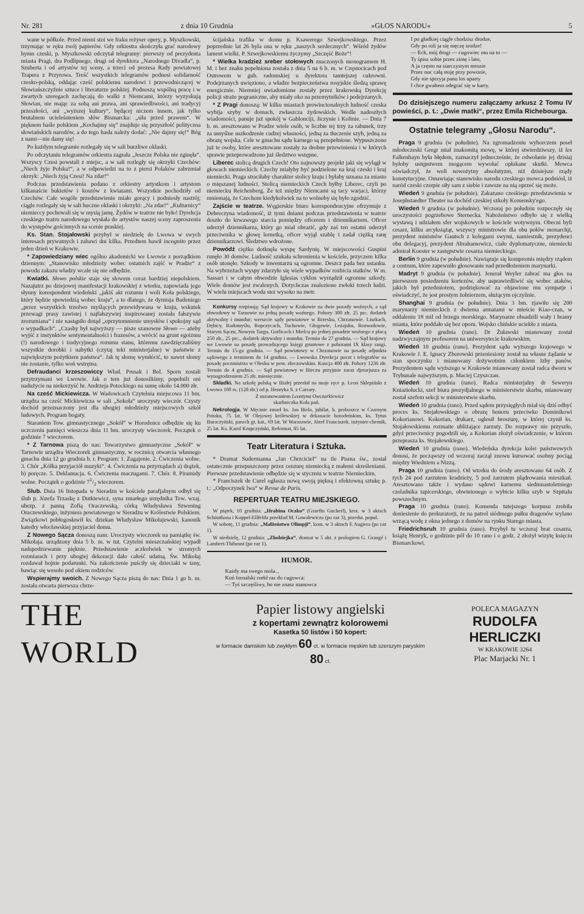Nr. 281 z dnia 10 Grudnia »GŁOS NARODU« 5
wane w półkole. Przed niemi stoi we fraku reżyser opery, p. Myszkowski, trzymając w ręku zwój papierów. Gdy orkiestra skończyła grać narodowy hymn czeski, p. Myszkowski odczytał telegramy: pierwszy od prezydenta miasta Pragi, dra Podlipnego, drugi od dyrektora „Narodnego Divadla“, p. Szuberta i od artystów tej sceny, a trzeci od prezesa Rady powiatowej Trapera z Przyrowa. Treść wszystkich telegramów podnosi solidarność czesko-polską, oddając cześć polskiemu narodowi i przewodniczącej w Słowiańszczyźnie sztuce i literaturze polskiej. Podnoszą wspólną pracę i w zwartych szeregach zachęcają do walki z Niemcami, którzy wyzyskują Słowian, nie mając za sobą ani prawa, ani sprawiedliwości, ani tradycyj przeszłości, ani „wyższej kultury“, będącej niczem innem, jak tylko brutalnem ucieleśnieniem słów Bismarcka: „siła przed prawem“. W pięknem haśle polskiem „Kochajmy się“ znajduje się przyszłość polityczna słowiańskich narodów, a do tego hasła należy dodać: „Nie dajmy się!“ Bóg z nami—nie damy się!
Po każdym telegramie rozlegały się w sali burzliwe oklaski.
Po odczytaniu telegramów orkiestra zagrała „Jeszcze Polska nie zginęła“. Wszyscy Czesi powstali z miejsc, a w sali rozległy się okrzyki Czechów: „Niech żyje Polska!“, a w odpowiedzi na to z piersi Polaków zabrzmiał okrzyk: „Niech żyją Czesi! Na zdar!“
Podczas przedstawienia podano z orkiestry artystkom i artystom kilkanaście bukietów i koszów z kwiatami. Wszystkie pochodziły od Czechów. Całe wogóle przedstawienie miało gorący i podniosły nastrój; ciągle rozlegały się w sali huczne oklaski i okrzyki: „Na zdar!“ „Kulturnicy“ niemieccy pochowali się w mysią jamę. Żydów w teatrze nie było! Dyrekcja czeskiego teatru narodowego wysłała do artystów naszej sceny zaproszenia do występów gościnnych na scenie praskiej.
Ks. Stan. Stojałowski przybył w niedzielę do Lwowa w swych interesach prywatnych i zabawi dni kilka. Przedtem bawił incognito przez jeden dzień w Krakowie.
* Zapowiedziany wiec ogólno akademicki we Lwowie z porządkiem dziennym: „Stanowisko młodzieży wobec ostatnich zajść w Pradze“ z powodu zakazu władzy wcale się nie odbędzie.
Kwiatki. Słowo polskie staje się słowem coraz bardziej niepolskiem. Nazajutrz po dziejowej manifestacji krakowskiej z wtorku, zapowiada jego słynny korespondent wiedeński „jakiś akt rozumu i woli Koła polskiego, który będzie spowiedzią wobec kraju“, a to dlatego, że dymisja Badeniego „przez wszystkich trzeźwo myślących przewidywana w kraju, wskutek przewagi prasy zawistej i najfałszywiej inspirowanej została fałszywie zrozumiana“ i nie nastąpiło dotąd „oprzytomnienie umysłów i spokojny sąd o wypadkach“. „Czasby był najwyższy — pisze szanowne Słowo — ażeby wyjść z instynktów sentymentalności i frazesów, a wrócić na grunt egoizmu (!) narodowego i tradycyjnego rozumu stanu, któremu zawdzięczaliśmy wszystkie dorobki i nabytki (czytaj teki ministerjalne) w państwie z największym pożytkiem państwa“. Jak tę słomę wymłócić, to nawet słomy nie zostanie, tylko woń wstrętna.
Defraudanci krzeszowiccy Wład. Prusak i Bol. Sporn zostali przytrzymani we Lwowie. Jak o tem już donosiliśmy, popełnili oni nadużycie na niekorzyść hr. Andrzeja Potockiego na sumę około 14.000 złr.
Na cześć Mickiewicza. W Wadowicach Czytelnia miejscowa 11 bm. urządza na cześć Mickiewicza w sali „Sokoła“ uroczysty wieczór. Czysty dochód przeznaczony jest dla ubogiej młodzieży miejscowych szkół ludowych. Program bogaty.
Staraniem Tow. gimnastycznego „Sokół“ w Horodence odbędzie się ku uczczeniu pamięci wieszcza dnia 11 bm. uroczysty wieczorek. Początek o godzinie 7 wieczorem.
* Z Tarnowa piszą do nas: Towarzystwo gimnastyczne „Sokół“ w Tarnowie urządza Wieczorek gimnastyczny, w rocznicę otwarcia własnego gmachu dnia 12 go grudnia b. r. Program: 1. Zagajenie. 2. Ćwiczenia wolne. 3. Chór „Kółka przyjaciół muzyki“. 4. Ćwiczenia na przyrządach a) drążek, b) poręcze. 5. Deklamacja. 6. Ćwiczenia maczugami. 7. Chór. 8. Piramidy wolne. Początek o godzinie 71/2 wieczorem.
Slub. Dnia 16 listopada w Sieradzu w kościele parafjalnym odbył się ślub p. Józefa Trzaskę z Dutkiewicz, syna zmarłego urzędnika Tow. wzaj. ubezp. z panną Zofią Oraczewską, córką Władysława Szwening Oraczewskiego, inżyniera powiatowego w Sieradzu w Królestwie Polskiem. Związkowi pobłogosławił ks. dziekan Władysław Mikołajewski, kanonik katedry włocławskiej przyjaciel domu.
Z Nowego Sącza donoszą nam: Uroczysty wieczorek na pamiątkę św. Mikołaja. urządzony dnia 5 b. m. w tut. Czytelni mieszczańskiej wypadł nadspodziewanie pięknie. Przedstawienie aczkolwiek w stromych rozmiarach i przy ubogiej dekoracji dało całość udatną. Św. Mikołaj rozdawał hojnie podarunki. Na zakończenie puściły się dzieciaki w tany, bawiąc się wesoło pod okiem rodziców.
Wspierajmy swoich. Z Nowego Sącza piszą do nas: Dnia 1 go b. m. została otwarta pierwsza chrze-
ścijańska trafika w domu p. Ksawerego Szwejkowskiego. Przez poprzednie lat 26 była ona w ręku „naszych serdecznych“. Wśród żydów lament wielki. P. Szwejkowskiemu życzymy „Szczęść Boże“!
* Wielka kradzież sreber stołowych znaczonych monogramem H. M. i bez znaku popełniona została z dnia 5 na 6 b. m. w Częstocicach pod Ostrowem w gub. radomskiej u dyrektora tamtejszej cukrowni. Podejrzanych uwięziono, a władze bezpieczeństwa rosyjskie śledzą sprawę energicznie. Niemniej uwiadomione zostały przez krakowską Dyrekcję policji straże pograniczne, aby miały oko na przemytników i podejrzanych.
* Z Pragi donoszą: W kilku miastach prowincionalnych ludność czeska wybija szyby w domach, zwłaszcza żydowskich. Wedle nadeszłych wiadomości, panuje już spokój w Gablonciji, Jiczynie i Kolinie. — Dnia 7 b. m. aresztowano w Pradze wiele osób, w liczbie tej trzy za rabunek, trzy za umyślne uszkodzenie cudzej własności, jedną za tłuczenie szyb, jedną za obrazę wojska. Cele w gmachu sądu karnego są przepełnione. Wypuszczono już te osoby, które aresztowane zostały za drobne przewinienia i w których sprawie przeprowadzono już śledztwo wstępne.
Liberec stolicą drugich Czech! Oto najnowszy projekt jaki się wylągł w głowach niemieckich. Czechy miałyby być podzielone na kraj czeski i kraj niemiecki. Praga straciłaby charakter stolicy kraju i byłaby uznana za miasto o mięszanej ludności. Stolicą niemieckich Czech byłby Liberec, czyli po niemiecku Reichenberg. Że też między Niemcami są tacy warjaci, którzy mniemają, że Czechom kiedykolwiek na to wolnoby się było zgodzić.
Zajście w teatrze. Węgierskie biuro korespondencyjne ofrzymuje z Debreczyna wiadomość, iż tymi dniami podczas przedstawienia w teatrze doszło do krwawego starcia pomiędzy oficerem i dziennikarzem. Oficer uderzył dziennikarza, który go miał obrazić, gdy zaś ten ostatni uderzył przeciwnika w głowę lornetką, oficer wyjął szablę i zadał ciężką ranę dziennikarzowi. Śledztwo wdrożone.
Powódź ciężko dotknęła wyspę Sardynię. W miejscowości Guspini runęło 30 domów. Ludność szukała schronienia w kościele, przyczem kilka osób utonęło. Szkody w inwentarzu są ogromne. Deszcz pada bez ustanku. Na wybrzeżach wyspy zdarzyło się wiele wypadków rozbicia statków. W m. Sassari i w całym obwodzie Iglesias cyklon wyrządził ogromne szkody. Wiele domów jest zwalonych. Dotychczas znaleziono zwłoki trzech ludzi. W wielu miejscach woda stoi wysoko na metr.
Konkursy rozpisują: Sąd krajowy w Krakowie na dwie posady woźnych, a sąd obwodowy w Tarnowie na jedną posadę woźnego. Pobory 300 złr. 25 prc. dodatek aktywalny i mundur; wreszcie sądy powiatowe w Brzesku, Chrzanowie. Liszkach, Dębicy, Radomyślu, Ropczycach, Tuchowie, Głogowie, Leżajsku, Rozwadowie, Starym Sączu, Nowym Targu, Gorlicach i Mielcu po jednej posadzie woźnego z płacą 250 złr., 25 prc., dodatek aktywalny i mundur. Termin do 27 grudnia. — Sąd krajowy we Lwowie na posadę prowadzącego księgi gruntowe z poborami IX klasy rangi. Termin do 15-go grudnia. — Sąd powiatowy w Chrzanowie na posadę adjunkta sądowego z terminem do 14 grudnia. — Lwowska Dyrekcja poczt i telegrafów na posadę poczmistrza w Olesku w pow. złoczowskim. Kaucja 400 złr. Pobory 1236 złr. Termin do 4 grudnia. — Sąd powiatowy w Bieczu przyjmie zaraz djetarjusza za wynagrodzeniem 25 złr. miesięcznie.
Składki. Na szkołę polską w Białej przesłał na moje ręce p. Leon Sklepiński z Lwowa 100 rs. (128 złr.) od p. Henryka S. z Carrary.
Z uszanowaniem Leontyna Owczarkiewicz
skarbniczka Koła pań.
Nekrologja. W Męcinie zmarł ks. Jan Biela, jubilat, b. proboszcz w Czarnym Potoku, 75 lat. W Olejowej królewskiej w dekanacie horodeńskim, ks. Tytus Buraczyński, paroch gr. kat., 69 lat. W Warszawie, Józef Franciszek, inżynier-chemik, 25 lat. Ks. Karol Krupczyński, Reformat, 85 lat.
Teatr Literatura i Sztuka.
* Dramat Sudermanna „Jan Chrzciciel“ na tle Pisma św., został ostatecznie przepuszczony przez cenzurę niemiecką z małemi skreśleniami. Pierwsze przedstawienie odbędzie się w styczniu w teatrze Niemieckim.
* Franciszek de Curel ogłasza nową swoją piękną i efektowną sztukę p. t.: „Odpoczynek lwa“ w Revue de Paris.
REPERTUAR TEATRU MIEJSKIEGO.
W piątek, 10 grudnia: „Hrabina Oczko“ (Graefin Gucherl), krot. w 3 aktach Schönthana i Koppel-Ellfelda przekład M. Gawalewicza (po raz 3), przedst. popul.
W sobotę, 11 grudnia: „Małżeństwo Olimpji“, kom. w 3 aktach E Augiera (po raz 1).
W niedzielę, 12 grudnia: „Złodziejka“, dramat w 5 akt. z prologiem G. Grangé i Lambert-Thiboust (po raz 1).
HUMOR.
Każdy ma swego mola...
Koń fornalski rzekł raz do cugowca:
— Tyś szczęśliwy, bo nie znasz manowca
I po gładkiej ciągle chodzisz drodze,
Gdy po roli ja się męczę srodze!
— Ech, mój drogi — cugowiec mu na to —
Ty śpisz sobie przez zimę i lato,
A ja często na siarczystym mrozie
Przez noc całą stoję przy powozie,
Gdy nie sprzyja panu los uparty
I chce gwałtem odegrać się w karty.
Do dzisiejszego numeru załączamy arkusz 2 Tomu IV powieści, p. t.: „Dwie matki“, przez Emila Richebourga.
Ostatnie telegramy „Głosu Narodu“.
Praga 9 grudnia (w południe). Na zgromadzeniu wyborczem poseł młodoczeski Gregr miał znakomitą mowę, w której stwierdziwszy, iż lex Falkenhayn była błędem, zaznaczył jednocześnie, że odwołanie jej dzisiaj byłoby ustępstwem mogącem wywołać opłakane skutki. Mowca oświadczył, że woli nowożytny absolutyzm, niż dzisiejsze rządy konstytucyjne. Omawiając stanowisko narodu czeskiego mowca podniósł, iż naród czeski czerpie siły sam z siebie i zawsze na nią oprzeć się może.
Wiedeń 9 grudnia (w południe). Zakazano czeskiego przedstawienia w Josephstaedter Theater na dochód czeskiej szkoły Komensky'ego.
Wiedeń 9 grudnia (w południe). Wczoraj po południu rozpoczęły się uroczystości pogrzebowe Sternecka. Nabożeństwo odbyło się z wielką wystawą i udziałem sfer wojskowych w kościele wotywnym. Obecni byli cesarz, kilku arcyksiążąt, wszyscy ministrowie dla obu połów monarchji, prezydent ministrów Gautsch z kolegami swymi, namiestnik, prezydenci obu delegacyj, prezydent Abrahamowicz, ciało dyplomatyczne, niemiecki admirał Koester w zastępstwie cesarza niemieckiego.
Berlin 9 grudnia (w południe). Nawiązuje się kompromis między rządem a centrum, które zapewniło głosowanie nad przedłożeniem marynarki.
Madryt 9 grudnia (w południe). Jenerał Weyler zabrać ma głos na pierwszem posiedzeniu kortezów, aby usprawiedliwić się wobec ataków, jakich był przedmiotem, podziękować za objawione mu sympatje i oświadczyć, że jest prostym żołnierzem, służącym ojczyźnie.
Shanghai 9 grudnia (w południe). Dnia 3 bm. zjawiło się 200 marynarzy niemieckich z dwiema armatami w mieście Kiao-czan, w oddaleniu 18 mil od brzegu morskiego. Marynarze obsadzili wały i bramy miasta, które poddało się bez oporu. Wojsko chińskie uciekło z miasta.
Wiedeń 10 grudnia (rano). Dr Żuławski mianowany został nadzwyczajnym profesorem na uniwersytecie krakowskim.
Wiedeń 10 grudnia (rano). Prezydent sądu wyższego krajowego w Krakowie J. E. Ignacy Zborowski przeniesiony został na własne żądanie w stan spoczynku i mianowany dożywotnim członkiem Izby panów. Prezydentem sądu wyższego w Krakowie mianowany został radca dworu w Trybunale najwyższym, p. Maciej Czyszczan.
Wiedeń 10 grudnia (rano). Radca ministerjalny dr Seweryn Kniaziołucki, szef biura prezydjalnego w ministerstwie skarbu, mianowany został szefem sekcji w ministerstwie skarbu.
Wiedeń 10 grudnia (rano). Przed sądem przysięgłych miał się dziś odbyć proces ks. Stojałowskiego o obrazę honoru przeciwko Dominikowi Kokorianowi. Kokorian, drukarz, ogłosił broszurę, w której czynił ks. Stojałowskiemu rozmaite ubliżające zarzuty. Do rozprawy nie przyszło, gdyż przeciwnicy pogodzili się, a Kokorian złożył oświadczenie, w którem przeprasza ks. Stojałowskiego.
Wiedeń 10 grudnia (rano). Wiedeńska dyrekcja kolei państwowych donosi, że począwszy od wczoraj zaczął znowu kursować osobny pociąg między Wiedniem a Nizzą.
Praga 10 grudnia (rano). Od wtorku do środy aresztowano 64 osób. Z tych 24 pod zarzutem kradzieży, 5 pod zarzutem plądrowania mieszkań. Aresztowano także i wydano sądowi karnemu siedmnastoletniego czeladnika tapicerskiego, obwinionego o wybicie kilku szyb w Szpitalu powszechnym.
Praga 10 grudnia (rano). Komenda tutejszego korpusu zrobiła doniesienie do prokuratorji, że na patrol siódmego pułku dragonów wylano wrzącą wodę z okna jednego z domów na rynku Starego miasta.
Friedrichsruh 10 grudnia (rano). Przybył tu wczoraj brat cesarza, książę Henryk, o godzinie pół do 10 rano i o godz. 2 złożył wizytę księciu Bismarckowi.
THE WORLD
Papier listowy angielski
z kopertami zewnątrz kolorowemi
Kasetka 50 listów i 50 kopert:
w formacie damskim lub zwykłym 60 ct. w formacie męskim lub szerszym paryskim 80 ct.
POLECA MAGAZYN
RUDOLFA HERLICZKI
W KRAKOWIE 3264
Plac Marjacki Nr. 1